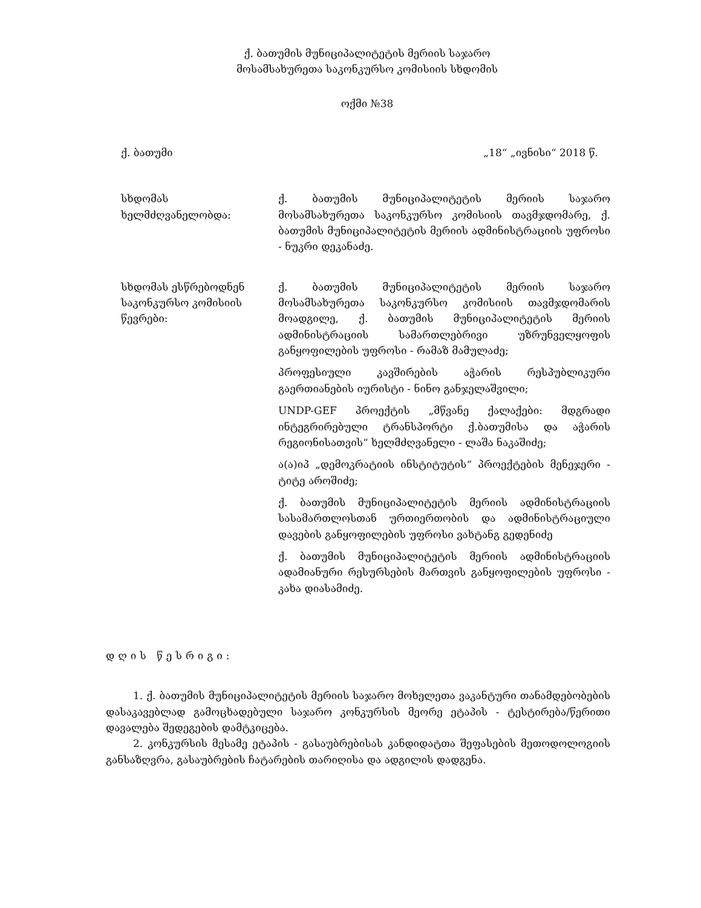ქ. ბათუმის მუნიციპალიტეტის მერიის საჯარო
მოსამსახურეთა საკონკურსო კომისიის სხდომის
ოქმი №38
ქ. ბათუმი „18“ „ივნისი“ 2018 წ.
სხდომას ხელმძღვანელობდა: ქ. ბათუმის მუნიციპალიტეტის მერიის საჯარო მოსამსახურეთა საკონკურსო კომისიის თავმჯდომარე, ქ. ბათუმის მუნიციპალიტეტის მერიის ადმინისტრაციის უფროსი - ნუკრი დეკანაძე.
სხდომას ესწრებოდნენ საკონკურსო კომისიის წევრები:
ქ. ბათუმის მუნიციპალიტეტის მერიის საჯარო მოსამსახურეთა საკონკურსო კომისიის თავმჯდომარის მოადგილე, ქ. ბათუმის მუნიციპალიტეტის მერიის ადმინისტრაციის სამართლებრივი უზრუნველყოფის განყოფილების უფროსი - რამაზ მამულაძე;
პროფესიული კავშირების აჭარის რესპუბლიკური გაერთიანების იურისტი - ნინო განჯელაშვილი;
UNDP-GEF პროექტის „მწვანე ქალაქები: მდგრადი ინტეგრირებული ტრანსპორტი ქ.ბათუმისა და აჭარის რეგიონისათვის“ ხელმძღვანელი - ლაშა ნაკაშიძე;
ა(ა)იპ „დემოკრატიის ინსტიტუტის“ პროექტების მენეჯერი - ტიტე აროშიძე;
ქ. ბათუმის მუნიციპალიტეტის მერიის ადმინისტრაციის სასამართლოსთან ურთიერთობის და ადმინისტრაციული დავების განყოფილების უფროსი ვახტანგ გედენიძე
ქ. ბათუმის მუნიციპალიტეტის მერიის ადმინისტრაციის ადამიანური რესურსების მართვის განყოფილების უფროსი - კახა დიასამიძე.
დღის წესრიგი:
1. ქ. ბათუმის მუნიციპალიტეტის მერიის საჯარო მოხელეთა ვაკანტური თანამდებობების დასაკავებლად გამოცხადებული საჯარო კონკურსის მეორე ეტაპის - ტესტირება/წერითი დავალება შედეგების დამტკიცება.
2. კონკურსის მესამე ეტაპის - გასაუბრებისას კანდიდატთა შეფასების მეთოდოლოგიის განსაზღვრა, გასაუბრების ჩატარების თარიღისა და ადგილის დადგენა.